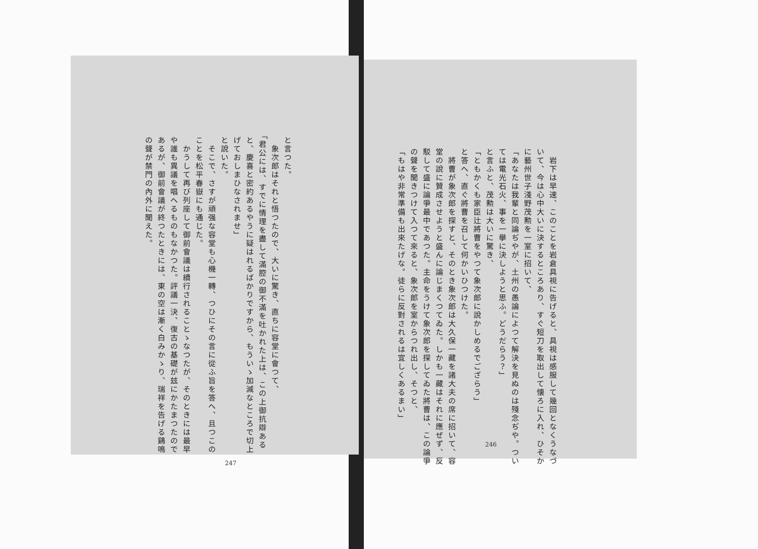岩下は早速、このことを岩倉具視に告げると、具視は感服して幾回となくうなづいて、今は心中大いに決するところあり、すぐ短刀を取出して懐ろに入れ、ひそかに藝州世子淺野茂勲を一室に招いて、
「あなたは我輩と同論ぢやが、土州の愚論によつて解決を見ぬのは殘念ぢや。ついては電光石火、事を一擧に決しようと思ふ。どうだらう？」
と言ふと、茂勲は大いに驚き、
「ともかくも家臣辻將曹をやつて象次郎に說かしめるでござらう」
と答へ、直ぐ將曹を召して何かいひつけた。
　將曹が象次郎を探すと、そのとき象次郎は大久保一藏を諸大夫の席に招いて、容堂の說に贊成させようと盛んに論じまくつてゐた。しかも一藏はそれに應ぜず、反駁して盛に論爭最中であつた。主命をうけて象次郎を探してゐた將曹は、この論爭の聲を聞きつけて入つて來ると、象次郎を室からつれ出し、そつと、
「もはや非常準備も出來たげな。徒らに反對されるは宜しくあるまい」
246
と言つた。
　象次郎はそれと悟つたので、大いに驚き、直ちに容堂に會つて、
「君公には、すでに情理を盡して滿腔の御不滿を吐かれた上は、この上御抗辯あると、慶喜と密約あるやうに疑はれるばかりですから、もういゝ加減なところで切上げておしまひなされませ」
と說いた。
　そこで、さすが頑强な容堂も心機一轉、つひにその言に從ふ旨を答へ、且つこのことを松平春嶽にも通じた。
　かうして再び列座して御前會議は續行されることゝなつたが、そのときには最早や誰も異議を唱へるものもなかつた。評議一決、復古の基礎が玆にかたまつたのであるが、御前會議が終つたときには、東の空は漸く白みかゝり、瑞祥を告げる鷄鳴の聲が禁門の內外に聞えた。
247